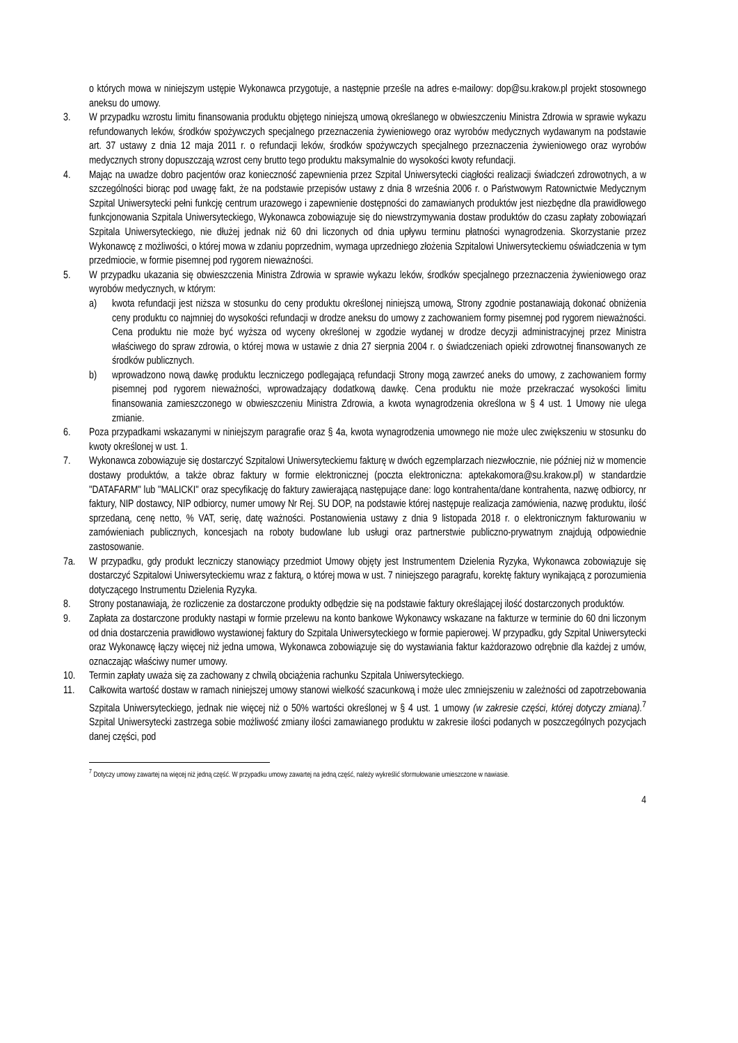o których mowa w niniejszym ustępie Wykonawca przygotuje, a następnie prześle na adres e-mailowy: dop@su.krakow.pl projekt stosownego aneksu do umowy.
3. W przypadku wzrostu limitu finansowania produktu objętego niniejszą umową określanego w obwieszczeniu Ministra Zdrowia w sprawie wykazu refundowanych leków, środków spożywczych specjalnego przeznaczenia żywieniowego oraz wyrobów medycznych wydawanym na podstawie art. 37 ustawy z dnia 12 maja 2011 r. o refundacji leków, środków spożywczych specjalnego przeznaczenia żywieniowego oraz wyrobów medycznych strony dopuszczają wzrost ceny brutto tego produktu maksymalnie do wysokości kwoty refundacji.
4. Mając na uwadze dobro pacjentów oraz konieczność zapewnienia przez Szpital Uniwersytecki ciągłości realizacji świadczeń zdrowotnych, a w szczególności biorąc pod uwagę fakt, że na podstawie przepisów ustawy z dnia 8 września 2006 r. o Państwowym Ratownictwie Medycznym Szpital Uniwersytecki pełni funkcję centrum urazowego i zapewnienie dostępności do zamawianych produktów jest niezbędne dla prawidłowego funkcjonowania Szpitala Uniwersyteckiego, Wykonawca zobowiązuje się do niewstrzymywania dostaw produktów do czasu zapłaty zobowiązań Szpitala Uniwersyteckiego, nie dłużej jednak niż 60 dni liczonych od dnia upływu terminu płatności wynagrodzenia. Skorzystanie przez Wykonawcę z możliwości, o której mowa w zdaniu poprzednim, wymaga uprzedniego złożenia Szpitalowi Uniwersyteckiemu oświadczenia w tym przedmiocie, w formie pisemnej pod rygorem nieważności.
5. W przypadku ukazania się obwieszczenia Ministra Zdrowia w sprawie wykazu leków, środków specjalnego przeznaczenia żywieniowego oraz wyrobów medycznych, w którym:
a) kwota refundacji jest niższa w stosunku do ceny produktu określonej niniejszą umową, Strony zgodnie postanawiają dokonać obniżenia ceny produktu co najmniej do wysokości refundacji w drodze aneksu do umowy z zachowaniem formy pisemnej pod rygorem nieważności. Cena produktu nie może być wyższa od wyceny określonej w zgodzie wydanej w drodze decyzji administracyjnej przez Ministra właściwego do spraw zdrowia, o której mowa w ustawie z dnia 27 sierpnia 2004 r. o świadczeniach opieki zdrowotnej finansowanych ze środków publicznych.
b) wprowadzono nową dawkę produktu leczniczego podlegającą refundacji Strony mogą zawrzeć aneks do umowy, z zachowaniem formy pisemnej pod rygorem nieważności, wprowadzający dodatkową dawkę. Cena produktu nie może przekraczać wysokości limitu finansowania zamieszczonego w obwieszczeniu Ministra Zdrowia, a kwota wynagrodzenia określona w § 4 ust. 1 Umowy nie ulega zmianie.
6. Poza przypadkami wskazanymi w niniejszym paragrafie oraz § 4a, kwota wynagrodzenia umownego nie może ulec zwiększeniu w stosunku do kwoty określonej w ust. 1.
7. Wykonawca zobowiązuje się dostarczyć Szpitalowi Uniwersyteckiemu fakturę w dwóch egzemplarzach niezwłocznie, nie później niż w momencie dostawy produktów, a także obraz faktury w formie elektronicznej (poczta elektroniczna: aptekakomora@su.krakow.pl) w standardzie "DATAFARM" lub "MALICKI" oraz specyfikację do faktury zawierającą następujące dane: logo kontrahenta/dane kontrahenta, nazwę odbiorcy, nr faktury, NIP dostawcy, NIP odbiorcy, numer umowy Nr Rej. SU DOP, na podstawie której następuje realizacja zamówienia, nazwę produktu, ilość sprzedaną, cenę netto, % VAT, serię, datę ważności. Postanowienia ustawy z dnia 9 listopada 2018 r. o elektronicznym fakturowaniu w zamówieniach publicznych, koncesjach na roboty budowlane lub usługi oraz partnerstwie publiczno-prywatnym znajdują odpowiednie zastosowanie.
7a. W przypadku, gdy produkt leczniczy stanowiący przedmiot Umowy objęty jest Instrumentem Dzielenia Ryzyka, Wykonawca zobowiązuje się dostarczyć Szpitalowi Uniwersyteckiemu wraz z fakturą, o której mowa w ust. 7 niniejszego paragrafu, korektę faktury wynikającą z porozumienia dotyczącego Instrumentu Dzielenia Ryzyka.
8. Strony postanawiają, że rozliczenie za dostarczone produkty odbędzie się na podstawie faktury określającej ilość dostarczonych produktów.
9. Zapłata za dostarczone produkty nastąpi w formie przelewu na konto bankowe Wykonawcy wskazane na fakturze w terminie do 60 dni liczonym od dnia dostarczenia prawidłowo wystawionej faktury do Szpitala Uniwersyteckiego w formie papierowej. W przypadku, gdy Szpital Uniwersytecki oraz Wykonawcę łączy więcej niż jedna umowa, Wykonawca zobowiązuje się do wystawiania faktur każdorazowo odrębnie dla każdej z umów, oznaczając właściwy numer umowy.
10. Termin zapłaty uważa się za zachowany z chwilą obciążenia rachunku Szpitala Uniwersyteckiego.
11. Całkowita wartość dostaw w ramach niniejszej umowy stanowi wielkość szacunkową i może ulec zmniejszeniu w zależności od zapotrzebowania Szpitala Uniwersyteckiego, jednak nie więcej niż o 50% wartości określonej w § 4 ust. 1 umowy (w zakresie części, której dotyczy zmiana).<sup>7</sup> Szpital Uniwersytecki zastrzega sobie możliwość zmiany ilości zamawianego produktu w zakresie ilości podanych w poszczególnych pozycjach danej części, pod
<sup>7</sup> Dotyczy umowy zawartej na więcej niż jedną część. W przypadku umowy zawartej na jedną część, należy wykreślić sformułowanie umieszczone w nawiasie.
4